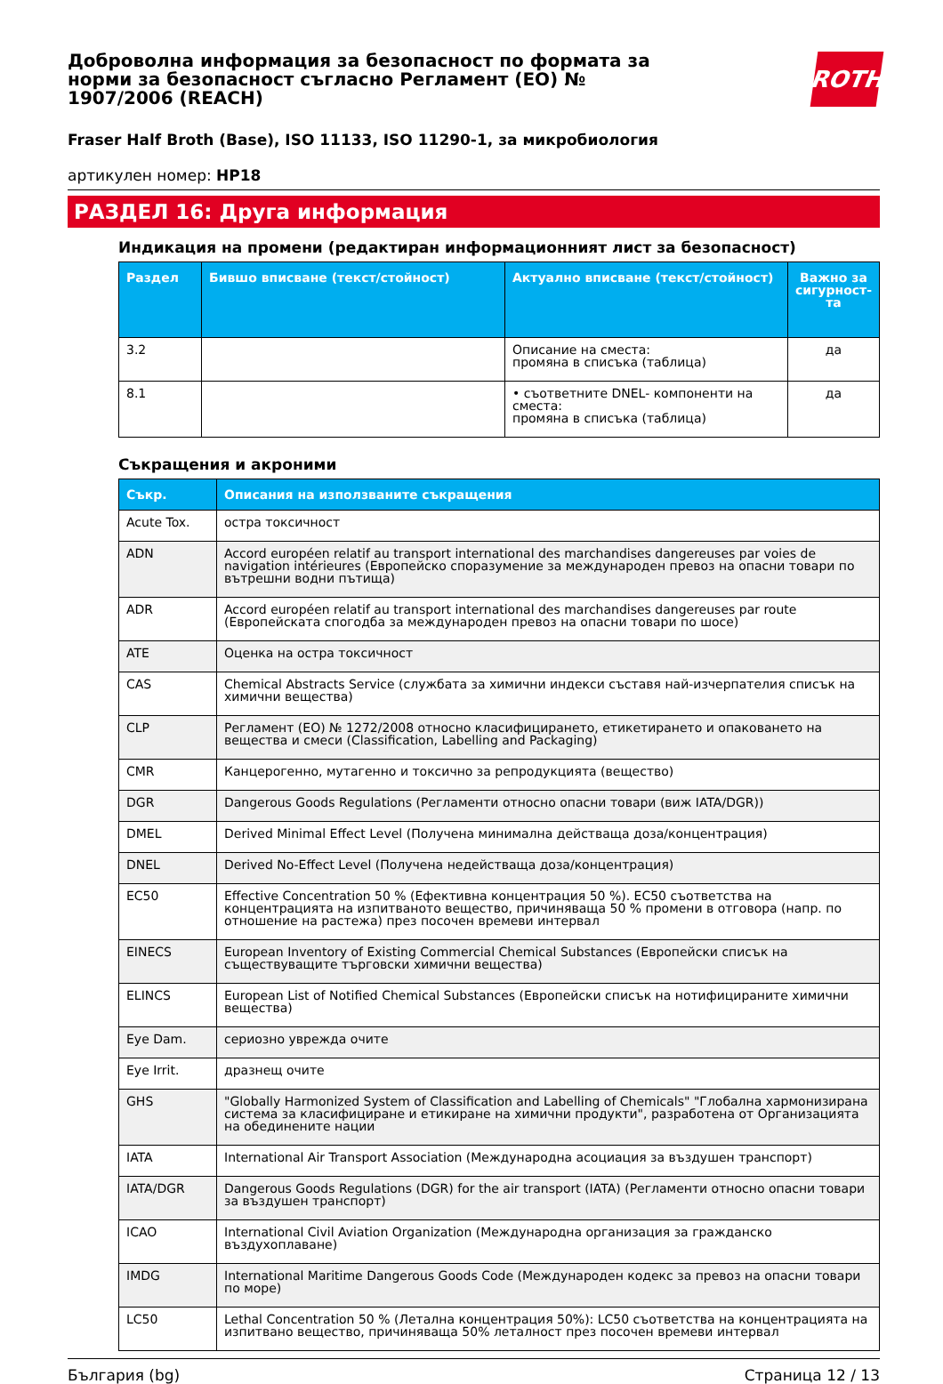Доброволна информация за безопасност по формата за норми за безопасност съгласно Регламент (ЕО) № 1907/2006 (REACH)
ROTH
Fraser Half Broth (Base), ISO 11133, ISO 11290-1, за микробиология
артикулен номер: HP18
РАЗДЕЛ 16: Друга информация
Индикация на промени (редактиран информационният лист за безопасност)
| Раздел | Бившо вписване (текст/стойност) | Актуално вписване (текст/стойност) | Важно за сигурност­та |
| --- | --- | --- | --- |
| 3.2 | | Описание на сместа: промяна в списъка (таблица) | да |
| 8.1 | | • съответните DNEL- компоненти на сместа: промяна в списъка (таблица) | да |
Съкращения и акроними
| Съкр. | Описания на използваните съкращения |
| --- | --- |
| Acute Tox. | остра токсичност |
| ADN | Accord européen relatif au transport international des marchandises dangereuses par voies de navigation intérieures (Европейско споразумение за международен превоз на опасни товари по вътрешни водни пътища) |
| ADR | Accord européen relatif au transport international des marchandises dangereuses par route (Европейската спогодба за международен превоз на опасни товари по шосе) |
| ATE | Оценка на остра токсичност |
| CAS | Chemical Abstracts Service (службата за химични индекси съставя най-изчерпателия списък на химични вещества) |
| CLP | Регламент (ЕО) № 1272/2008 относно класифицирането, етикетирането и опаковането на вещества и смеси (Classification, Labelling and Packaging) |
| CMR | Канцерогенно, мутагенно и токсично за репродукцията (вещество) |
| DGR | Dangerous Goods Regulations (Регламенти относно опасни товари (виж IATA/DGR)) |
| DMEL | Derived Minimal Effect Level (Получена минимална действаща доза/концентрация) |
| DNEL | Derived No-Effect Level (Получена недействаща доза/концентрация) |
| EC50 | Effective Concentration 50 % (Ефективна концентрация 50 %). EC50 съответства на концентрацията на изпитваното вещество, причиняваща 50 % промени в отговора (напр. по отношение на растежа) през посочен времеви интервал |
| EINECS | European Inventory of Existing Commercial Chemical Substances (Европейски списък на съществуващите търговски химични вещества) |
| ELINCS | European List of Notified Chemical Substances (Европейски списък на нотифицираните химични вещества) |
| Eye Dam. | сериозно уврежда очите |
| Eye Irrit. | дразнещ очите |
| GHS | "Globally Harmonized System of Classification and Labelling of Chemicals" "Глобална хармонизирана система за класифициране и етикиране на химични продукти", разработена от Организацията на обединените нации |
| IATA | International Air Transport Association (Международна асоциация за въздушен транспорт) |
| IATA/DGR | Dangerous Goods Regulations (DGR) for the air transport (IATA) (Регламенти относно опасни товари за въздушен транспорт) |
| ICAO | International Civil Aviation Organization (Международна организация за гражданско въздухоплаване) |
| IMDG | International Maritime Dangerous Goods Code (Международен кодекс за превоз на опасни товари по море) |
| LC50 | Lethal Concentration 50 % (Летална концентрация 50%): LC50 съответства на концентрацията на изпитвано вещество, причиняваща 50% леталност през посочен времеви интервал |
България (bg) Страница 12 / 13